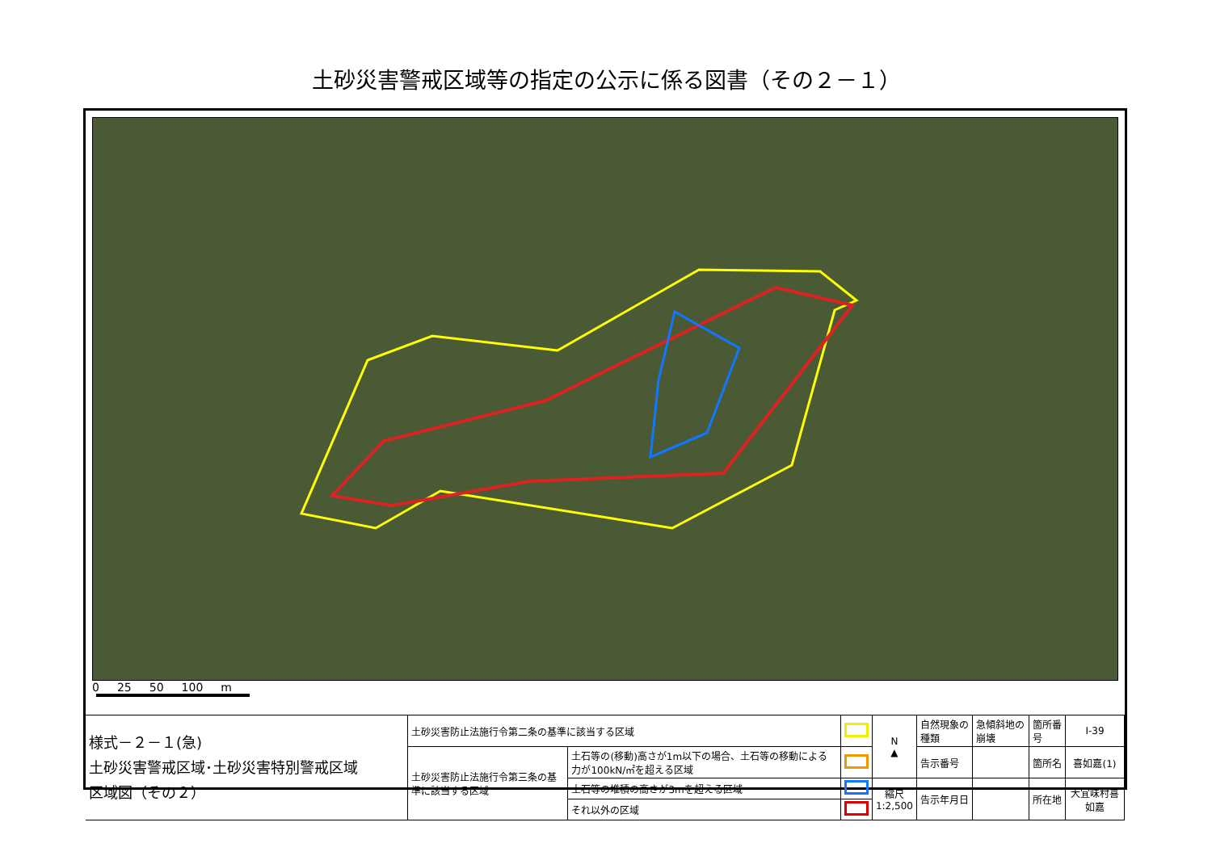土砂災害警戒区域等の指定の公示に係る図書（その２－１）
0 25 50 100 m
| 様式－２－１(急) 土砂災害警戒区域･土砂災害特別警戒区域 区域図（その２） | 土砂災害防止法施行令第二条の基準に該当する区域 | | | N ▲ | 自然現象の種類 | 急傾斜地の崩壊 | 箇所番号 | Ⅰ-39 |
| | 土砂災害防止法施行令第三条の基準に該当する区域 | 土石等の(移動)高さが1m以下の場合、土石等の移動による力が100kN/㎡を超える区域 | | | 告示番号 | | 箇所名 | 喜如嘉(1) |
| | | 土石等の堆積の高さが3mを超える区域 | | 縮尺 1:2,500 | 告示年月日 | | 所在地 | 大宜味村喜如嘉 |
| | | それ以外の区域 | | | | | | |